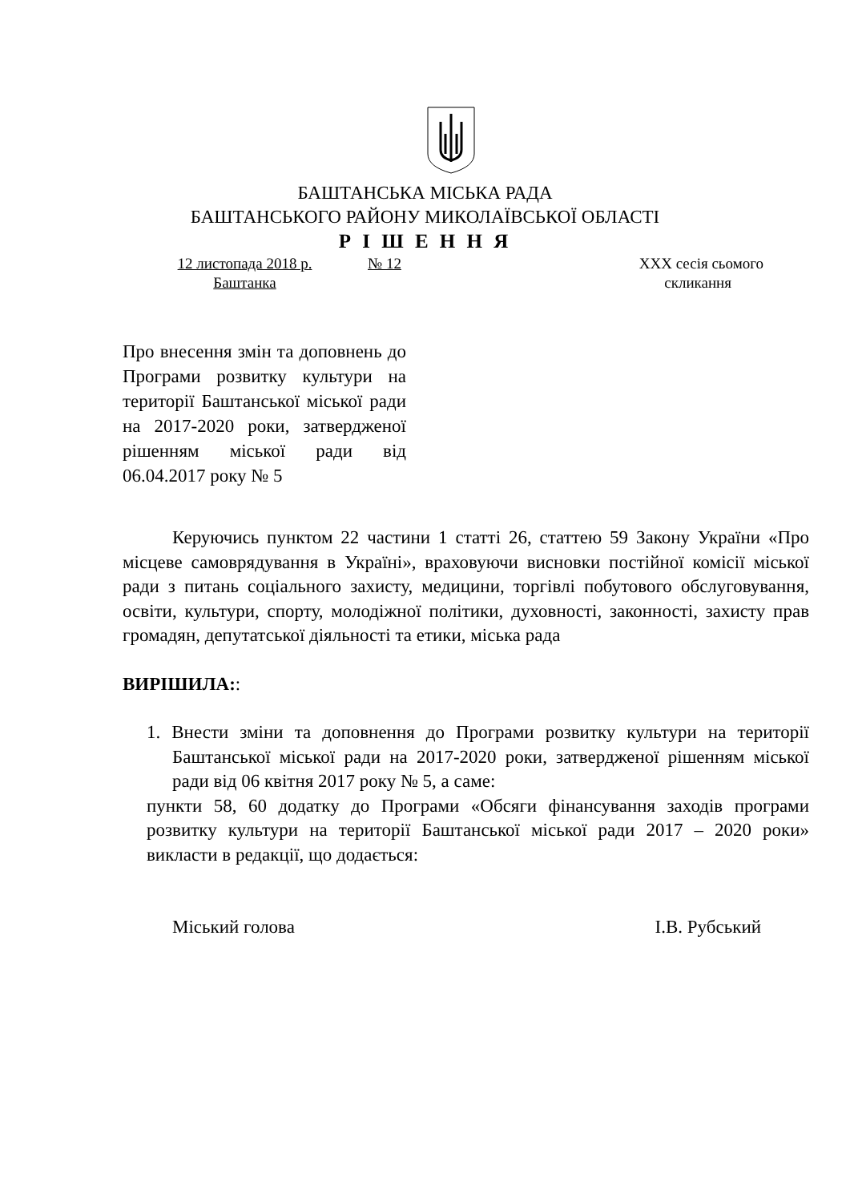БАШТАНСЬКА МІСЬКА РАДА
БАШТАНСЬКОГО РАЙОНУ МИКОЛАЇВСЬКОЇ ОБЛАСТІ
Р І Ш Е Н Н Я
12 листопада 2018 р. № 12 XXX сесія сьомого
Баштанка скликання
Про внесення змін та доповнень до Програми розвитку культури на території Баштанської міської ради на 2017-2020 роки, затвердженої рішенням міської ради від 06.04.2017 року № 5
Керуючись пунктом 22 частини 1 статті 26, статтею 59 Закону України «Про місцеве самоврядування в Україні», враховуючи висновки постійної комісії міської ради з питань соціального захисту, медицини, торгівлі побутового обслуговування, освіти, культури, спорту, молодіжної політики, духовності, законності, захисту прав громадян, депутатської діяльності та етики, міська рада
ВИРІШИЛА::
1. Внести зміни та доповнення до Програми розвитку культури на території Баштанської міської ради на 2017-2020 роки, затвердженої рішенням міської ради від 06 квітня 2017 року № 5, а саме:
пункти 58, 60 додатку до Програми «Обсяги фінансування заходів програми розвитку культури на території Баштанської міської ради 2017 – 2020 роки» викласти в редакції, що додається:
Міський голова І.В. Рубський